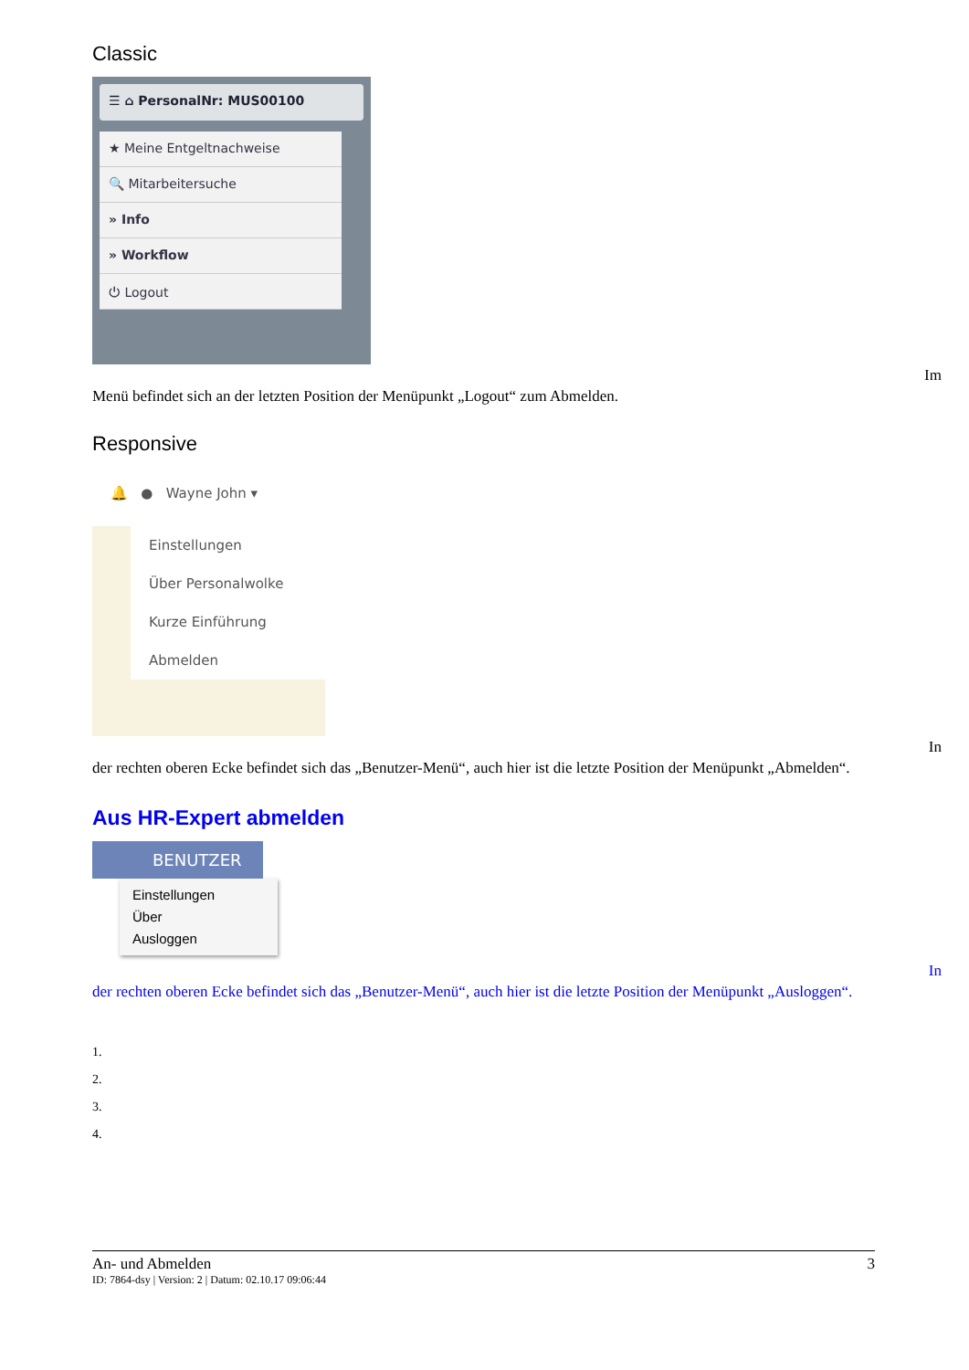Classic
☰ ⌂ PersonalNr: MUS00100
★ Meine Entgeltnachweise
🔍 Mitarbeitersuche
» Info
» Workflow
⏻ Logout
Im
Menü befindet sich an der letzten Position der Menüpunkt „Logout“ zum Abmelden.
Responsive
🔔 ● Wayne John ▾
Einstellungen
Über Personalwolke
Kurze Einführung
Abmelden
In
der rechten oberen Ecke befindet sich das „Benutzer-Menü“, auch hier ist die letzte Position der Menüpunkt „Abmelden“.
Aus HR-Expert abmelden
BENUTZER
Einstellungen
Über
Ausloggen
In
der rechten oberen Ecke befindet sich das „Benutzer-Menü“, auch hier ist die letzte Position der Menüpunkt „Ausloggen“.
1.
2.
3.
4.
An- und Abmelden 3
ID: 7864-dsy | Version: 2 | Datum: 02.10.17 09:06:44